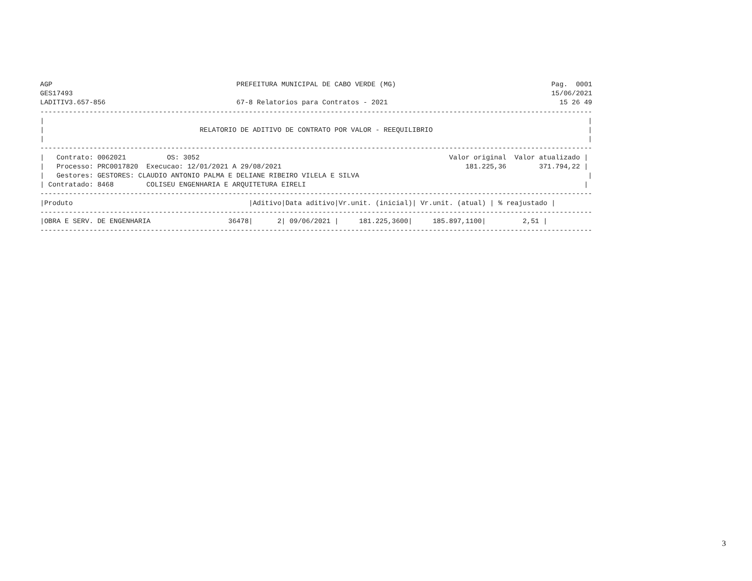AGP                                             PREFEITURA MUNICIPAL DE CABO VERDE (MG)                                      Pag.  0001
GES17493                                                                                                                     15/06/2021
LADITIV3.657-856                                67-8 Relatorios para Contratos - 2021                                          15 26 49
---------------------------------------------------------------------------------------------------------------------------------------
|                                                                                                                                     |
|                                      RELATORIO DE ADITIVO DE CONTRATO POR VALOR - REEQUILIBRIO                                      |
|                                                                                                                                     |
---------------------------------------------------------------------------------------------------------------------------------------
|   Contrato: 0062021          OS: 3052                                                             Valor original  Valor atualizado |
|   Processo: PRC0017820  Execucao: 12/01/2021 A 29/08/2021                                             181.225,36        371.794,22 |
|   Gestores: GESTORES: CLAUDIO ANTONIO PALMA E DELIANE RIBEIRO VILELA E SILVA                                                        |
| Contratado: 8468        COLISEU ENGENHARIA E ARQUITETURA EIRELI                                                                    |
---------------------------------------------------------------------------------------------------------------------------------------
|Produto                                           |Aditivo|Data aditivo|Vr.unit. (inicial)| Vr.unit. (atual) | % reajustado |
---------------------------------------------------------------------------------------------------------------------------------------
|OBRA E SERV. DE ENGENHARIA                   36478|      2| 09/06/2021 |     181.225,3600|     185.897,1100|         2,51 |
---------------------------------------------------------------------------------------------------------------------------------------
3